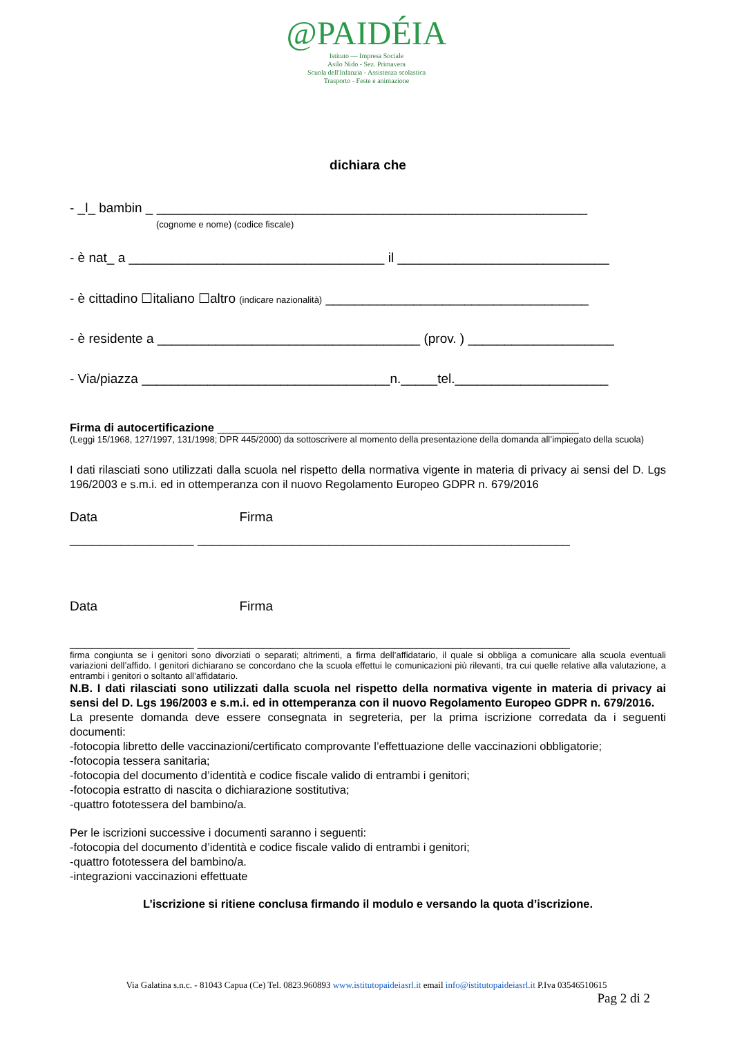@PAIDÉIA
Istituto — Impresa Sociale
Asilo Nido - Sez. Primavera
Scuola dell'Infanzia - Assistenza scolastica
Trasporto - Feste e animazione
dichiara che
- _l_ bambin _ ___________________________________________________________
(cognome e nome) (codice fiscale)
- è nat_ a ___________________________________ il _____________________________
- è cittadino ☐italiano ☐altro (indicare nazionalità) ____________________________________
- è residente a ____________________________________ (prov. ) ____________________
- Via/piazza __________________________________n._____tel._____________________
Firma di autocertificazione _________________________________________________________
(Leggi 15/1968, 127/1997, 131/1998; DPR 445/2000) da sottoscrivere al momento della presentazione della domanda all’impiegato della scuola)
I dati rilasciati sono utilizzati dalla scuola nel rispetto della normativa vigente in materia di privacy ai sensi del D. Lgs 196/2003 e s.m.i. ed in ottemperanza con il nuovo Regolamento Europeo GDPR n. 679/2016
Data Firma
_________________ ___________________________________________________
Data Firma
_________________ ___________________________________________________
firma congiunta se i genitori sono divorziati o separati; altrimenti, a firma dell’affidatario, il quale si obbliga a comunicare alla scuola eventuali variazioni dell’affido. I genitori dichiarano se concordano che la scuola effettui le comunicazioni più rilevanti, tra cui quelle relative alla valutazione, a entrambi i genitori o soltanto all’affidatario.
N.B. I dati rilasciati sono utilizzati dalla scuola nel rispetto della normativa vigente in materia di privacy ai sensi del D. Lgs 196/2003 e s.m.i. ed in ottemperanza con il nuovo Regolamento Europeo GDPR n. 679/2016.
La presente domanda deve essere consegnata in segreteria, per la prima iscrizione corredata da i seguenti documenti:
-fotocopia libretto delle vaccinazioni/certificato comprovante l’effettuazione delle vaccinazioni obbligatorie;
-fotocopia tessera sanitaria;
-fotocopia del documento d’identità e codice fiscale valido di entrambi i genitori;
-fotocopia estratto di nascita o dichiarazione sostitutiva;
-quattro fototessera del bambino/a.
Per le iscrizioni successive i documenti saranno i seguenti:
-fotocopia del documento d’identità e codice fiscale valido di entrambi i genitori;
-quattro fototessera del bambino/a.
-integrazioni vaccinazioni effettuate
L’iscrizione si ritiene conclusa firmando il modulo e versando la quota d’iscrizione.
Via Galatina s.n.c. - 81043 Capua (Ce) Tel. 0823.960893 www.istitutopaideiasrl.it email info@istitutopaideiasrl.it P.Iva 03546510615
Pag 2 di 2